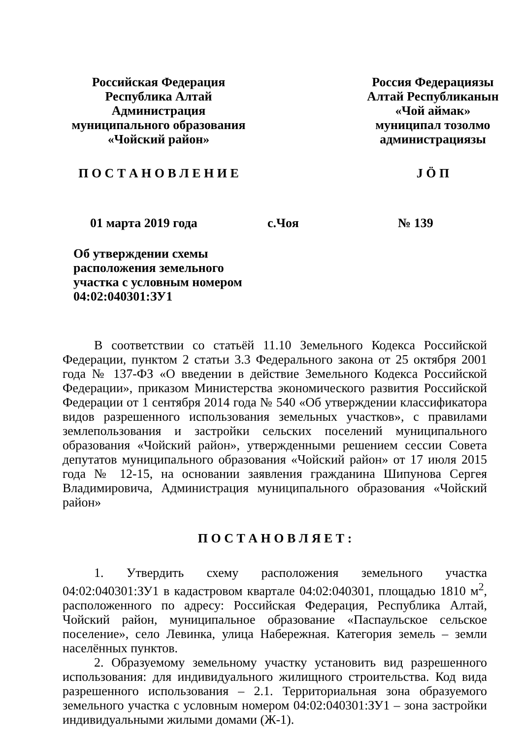Российская Федерация
Республика Алтай
Администрация
муниципального образования
«Чойский район»
Россия Федерациязы
Алтай Республиканын
«Чой аймак»
муниципал тозолмо
администрациязы
П О С Т А Н О В Л Е Н И Е J Ö П
01 марта 2019 года с.Чоя № 139
Об утверждении схемы
расположения земельного
участка с условным номером
04:02:040301:ЗУ1
В соответствии со статьёй 11.10 Земельного Кодекса Российской Федерации, пунктом 2 статьи 3.3 Федерального закона от 25 октября 2001 года № 137-ФЗ «О введении в действие Земельного Кодекса Российской Федерации», приказом Министерства экономического развития Российской Федерации от 1 сентября 2014 года № 540 «Об утверждении классификатора видов разрешенного использования земельных участков», с правилами землепользования и застройки сельских поселений муниципального образования «Чойский район», утвержденными решением сессии Совета депутатов муниципального образования «Чойский район» от 17 июля 2015 года № 12-15, на основании заявления гражданина Шипунова Сергея Владимировича, Администрация муниципального образования «Чойский район»
П О С Т А Н О В Л Я Е Т :
1. Утвердить схему расположения земельного участка 04:02:040301:ЗУ1 в кадастровом квартале 04:02:040301, площадью 1810 м<sup>2</sup>, расположенного по адресу: Российская Федерация, Республика Алтай, Чойский район, муниципальное образование «Паспаульское сельское поселение», село Левинка, улица Набережная. Категория земель – земли населённых пунктов.
2. Образуемому земельному участку установить вид разрешенного использования: для индивидуального жилищного строительства. Код вида разрешенного использования – 2.1. Территориальная зона образуемого земельного участка с условным номером 04:02:040301:ЗУ1 – зона застройки индивидуальными жилыми домами (Ж-1).